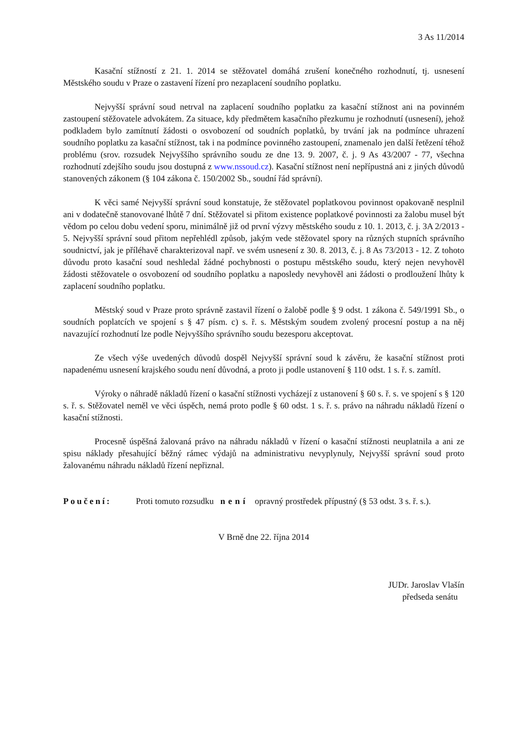3 As 11/2014
Kasační stížností z 21. 1. 2014 se stěžovatel domáhá zrušení konečného rozhodnutí, tj. usnesení Městského soudu v Praze o zastavení řízení pro nezaplacení soudního poplatku.
Nejvyšší správní soud netrval na zaplacení soudního poplatku za kasační stížnost ani na povinném zastoupení stěžovatele advokátem. Za situace, kdy předmětem kasačního přezkumu je rozhodnutí (usnesení), jehož podkladem bylo zamítnutí žádosti o osvobození od soudních poplatků, by trvání jak na podmínce uhrazení soudního poplatku za kasační stížnost, tak i na podmínce povinného zastoupení, znamenalo jen další řetězení téhož problému (srov. rozsudek Nejvyššího správního soudu ze dne 13. 9. 2007, č. j. 9 As 43/2007 - 77, všechna rozhodnutí zdejšího soudu jsou dostupná z www.nssoud.cz). Kasační stížnost není nepřípustná ani z jiných důvodů stanovených zákonem (§ 104 zákona č. 150/2002 Sb., soudní řád správní).
K věci samé Nejvyšší správní soud konstatuje, že stěžovatel poplatkovou povinnost opakovaně nesplnil ani v dodatečně stanovované lhůtě 7 dní. Stěžovatel si přitom existence poplatkové povinnosti za žalobu musel být vědom po celou dobu vedení sporu, minimálně již od první výzvy městského soudu z 10. 1. 2013, č. j. 3A 2/2013 - 5. Nejvyšší správní soud přitom nepřehlédl způsob, jakým vede stěžovatel spory na různých stupních správního soudnictví, jak je příléhavě charakterizoval např. ve svém usnesení z 30. 8. 2013, č. j. 8 As 73/2013 - 12. Z tohoto důvodu proto kasační soud neshledal žádné pochybnosti o postupu městského soudu, který nejen nevyhověl žádosti stěžovatele o osvobození od soudního poplatku a naposledy nevyhověl ani žádosti o prodloužení lhůty k zaplacení soudního poplatku.
Městský soud v Praze proto správně zastavil řízení o žalobě podle § 9 odst. 1 zákona č. 549/1991 Sb., o soudních poplatcích ve spojení s § 47 písm. c) s. ř. s. Městským soudem zvolený procesní postup a na něj navazující rozhodnutí lze podle Nejvyššího správního soudu bezesporu akceptovat.
Ze všech výše uvedených důvodů dospěl Nejvyšší správní soud k závěru, že kasační stížnost proti napadenému usnesení krajského soudu není důvodná, a proto ji podle ustanovení § 110 odst. 1 s. ř. s. zamítl.
Výroky o náhradě nákladů řízení o kasační stížnosti vycházejí z ustanovení § 60 s. ř. s. ve spojení s § 120 s. ř. s. Stěžovatel neměl ve věci úspěch, nemá proto podle § 60 odst. 1 s. ř. s. právo na náhradu nákladů řízení o kasační stížnosti.
Procesně úspěšná žalovaná právo na náhradu nákladů v řízení o kasační stížnosti neuplatnila a ani ze spisu náklady přesahující běžný rámec výdajů na administrativu nevyplynuly, Nejvyšší správní soud proto žalovanému náhradu nákladů řízení nepřiznal.
Poučení: Proti tomuto rozsudku není opravný prostředek přípustný (§ 53 odst. 3 s. ř. s.).
V Brně dne 22. října 2014
JUDr. Jaroslav Vlašín
předseda senátu